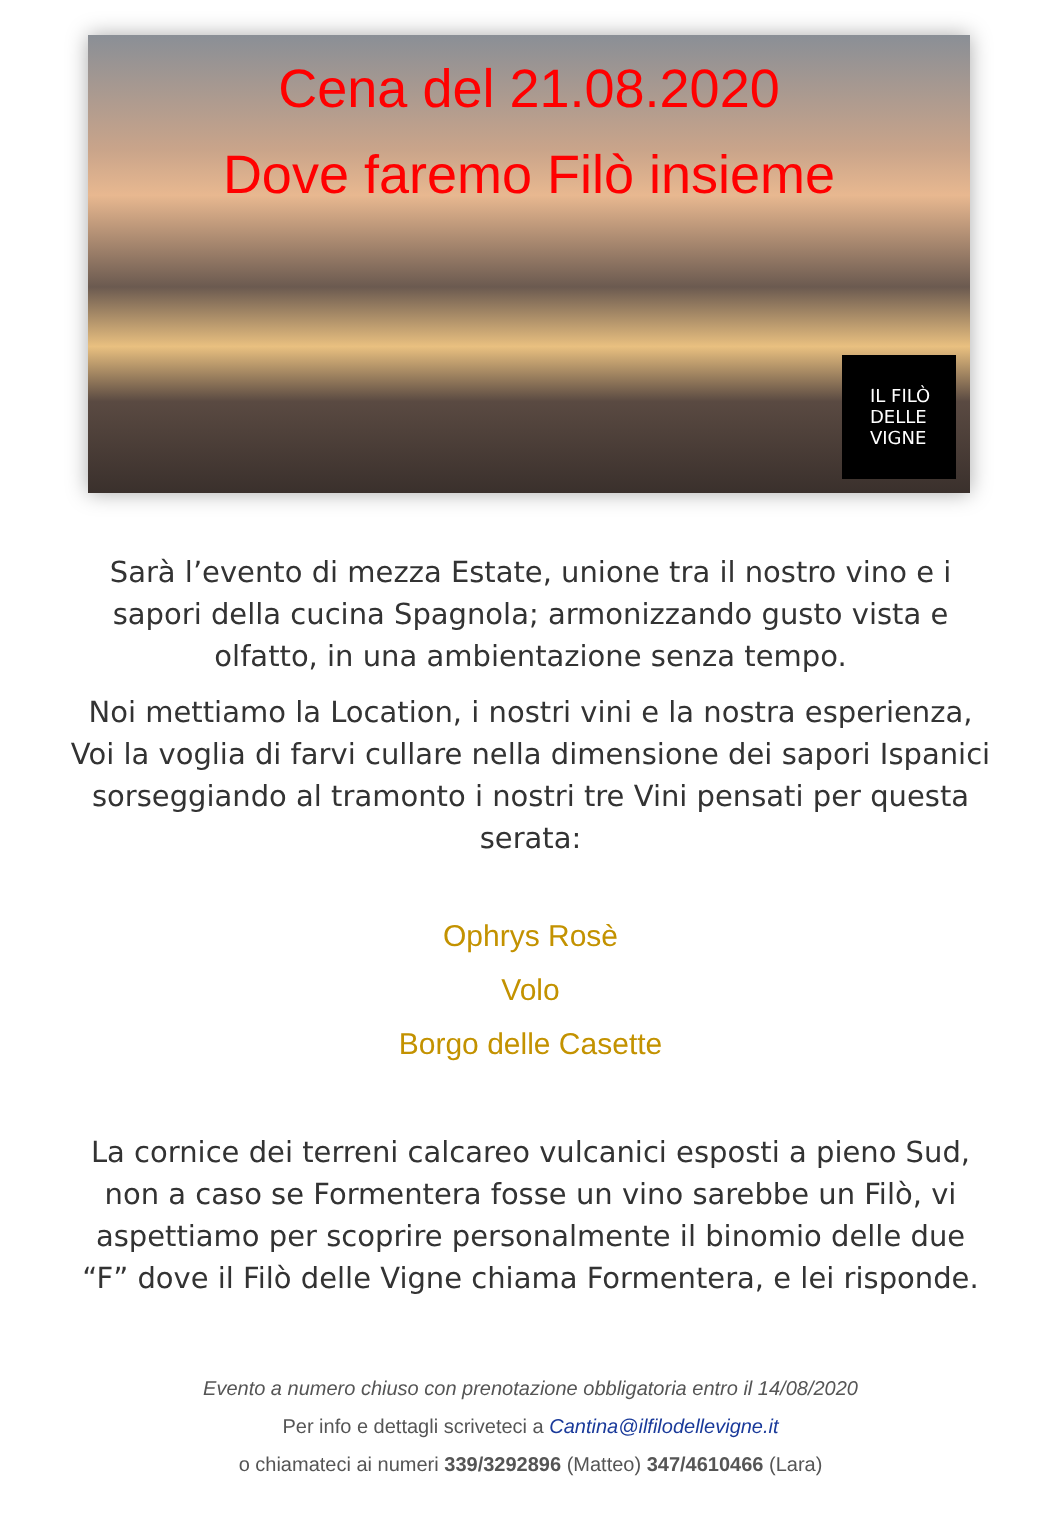Cena del 21.08.2020
Dove faremo Filò insieme
IL FILÒ
DELLE
VIGNE
Sarà l’evento di mezza Estate, unione tra il nostro vino e i sapori della cucina Spagnola; armonizzando gusto vista e olfatto, in una ambientazione senza tempo.
Noi mettiamo la Location, i nostri vini e la nostra esperienza, Voi la voglia di farvi cullare nella dimensione dei sapori Ispanici sorseggiando al tramonto i nostri tre Vini pensati per questa serata:
Ophrys Rosè
Volo
Borgo delle Casette
La cornice dei terreni calcareo vulcanici esposti a pieno Sud, non a caso se Formentera fosse un vino sarebbe un Filò, vi aspettiamo per scoprire personalmente il binomio delle due “F” dove il Filò delle Vigne chiama Formentera, e lei risponde.
Evento a numero chiuso con prenotazione obbligatoria entro il 14/08/2020
Per info e dettagli scriveteci a Cantina@ilfilodellevigne.it
o chiamateci ai numeri 339/3292896 (Matteo) 347/4610466 (Lara)